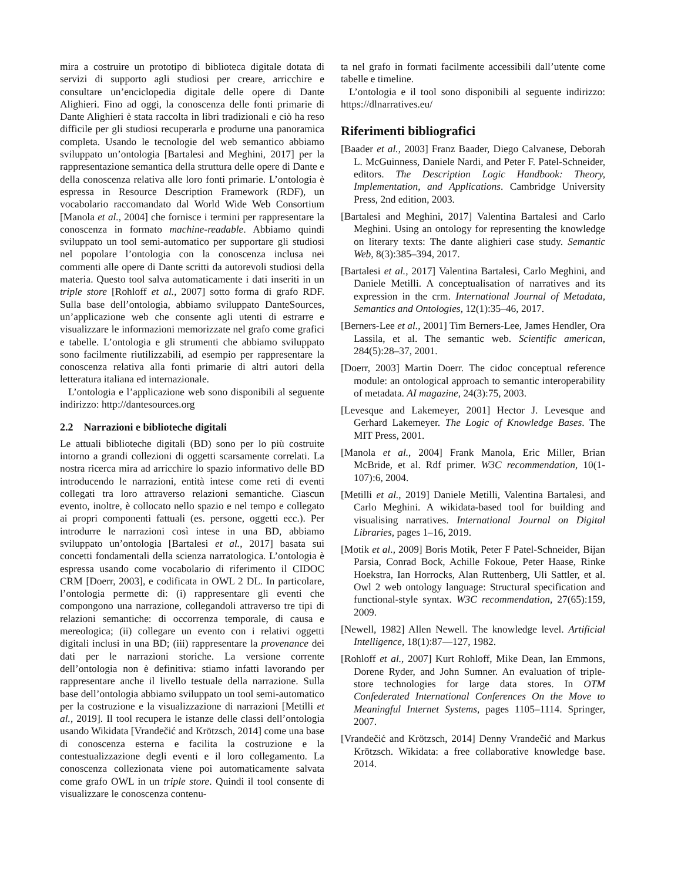mira a costruire un prototipo di biblioteca digitale dotata di servizi di supporto agli studiosi per creare, arricchire e consultare un’enciclopedia digitale delle opere di Dante Alighieri. Fino ad oggi, la conoscenza delle fonti primarie di Dante Alighieri è stata raccolta in libri tradizionali e ciò ha reso difficile per gli studiosi recuperarla e produrne una panoramica completa. Usando le tecnologie del web semantico abbiamo sviluppato un’ontologia [Bartalesi and Meghini, 2017] per la rappresentazione semantica della struttura delle opere di Dante e della conoscenza relativa alle loro fonti primarie. L’ontologia è espressa in Resource Description Framework (RDF), un vocabolario raccomandato dal World Wide Web Consortium [Manola et al., 2004] che fornisce i termini per rappresentare la conoscenza in formato machine-readable. Abbiamo quindi sviluppato un tool semi-automatico per supportare gli studiosi nel popolare l’ontologia con la conoscenza inclusa nei commenti alle opere di Dante scritti da autorevoli studiosi della materia. Questo tool salva automaticamente i dati inseriti in un triple store [Rohloff et al., 2007] sotto forma di grafo RDF. Sulla base dell’ontologia, abbiamo sviluppato DanteSources, un’applicazione web che consente agli utenti di estrarre e visualizzare le informazioni memorizzate nel grafo come grafici e tabelle. L’ontologia e gli strumenti che abbiamo sviluppato sono facilmente riutilizzabili, ad esempio per rappresentare la conoscenza relativa alla fonti primarie di altri autori della letteratura italiana ed internazionale.
L’ontologia e l’applicazione web sono disponibili al seguente indirizzo: http://dantesources.org
2.2 Narrazioni e biblioteche digitali
Le attuali biblioteche digitali (BD) sono per lo più costruite intorno a grandi collezioni di oggetti scarsamente correlati. La nostra ricerca mira ad arricchire lo spazio informativo delle BD introducendo le narrazioni, entità intese come reti di eventi collegati tra loro attraverso relazioni semantiche. Ciascun evento, inoltre, è collocato nello spazio e nel tempo e collegato ai propri componenti fattuali (es. persone, oggetti ecc.). Per introdurre le narrazioni così intese in una BD, abbiamo sviluppato un’ontologia [Bartalesi et al., 2017] basata sui concetti fondamentali della scienza narratologica. L’ontologia è espressa usando come vocabolario di riferimento il CIDOC CRM [Doerr, 2003], e codificata in OWL 2 DL. In particolare, l’ontologia permette di: (i) rappresentare gli eventi che compongono una narrazione, collegandoli attraverso tre tipi di relazioni semantiche: di occorrenza temporale, di causa e mereologica; (ii) collegare un evento con i relativi oggetti digitali inclusi in una BD; (iii) rappresentare la provenance dei dati per le narrazioni storiche. La versione corrente dell’ontologia non è definitiva: stiamo infatti lavorando per rappresentare anche il livello testuale della narrazione. Sulla base dell’ontologia abbiamo sviluppato un tool semi-automatico per la costruzione e la visualizzazione di narrazioni [Metilli et al., 2019]. Il tool recupera le istanze delle classi dell’ontologia usando Wikidata [Vrandečić and Krötzsch, 2014] come una base di conoscenza esterna e facilita la costruzione e la contestualizzazione degli eventi e il loro collegamento. La conoscenza collezionata viene poi automaticamente salvata come grafo OWL in un triple store. Quindi il tool consente di visualizzare le conoscenza contenu-
ta nel grafo in formati facilmente accessibili dall’utente come tabelle e timeline.
L’ontologia e il tool sono disponibili al seguente indirizzo: https://dlnarratives.eu/
Riferimenti bibliografici
[Baader et al., 2003] Franz Baader, Diego Calvanese, Deborah L. McGuinness, Daniele Nardi, and Peter F. Patel-Schneider, editors. The Description Logic Handbook: Theory, Implementation, and Applications. Cambridge University Press, 2nd edition, 2003.
[Bartalesi and Meghini, 2017] Valentina Bartalesi and Carlo Meghini. Using an ontology for representing the knowledge on literary texts: The dante alighieri case study. Semantic Web, 8(3):385–394, 2017.
[Bartalesi et al., 2017] Valentina Bartalesi, Carlo Meghini, and Daniele Metilli. A conceptualisation of narratives and its expression in the crm. International Journal of Metadata, Semantics and Ontologies, 12(1):35–46, 2017.
[Berners-Lee et al., 2001] Tim Berners-Lee, James Hendler, Ora Lassila, et al. The semantic web. Scientific american, 284(5):28–37, 2001.
[Doerr, 2003] Martin Doerr. The cidoc conceptual reference module: an ontological approach to semantic interoperability of metadata. AI magazine, 24(3):75, 2003.
[Levesque and Lakemeyer, 2001] Hector J. Levesque and Gerhard Lakemeyer. The Logic of Knowledge Bases. The MIT Press, 2001.
[Manola et al., 2004] Frank Manola, Eric Miller, Brian McBride, et al. Rdf primer. W3C recommendation, 10(1-107):6, 2004.
[Metilli et al., 2019] Daniele Metilli, Valentina Bartalesi, and Carlo Meghini. A wikidata-based tool for building and visualising narratives. International Journal on Digital Libraries, pages 1–16, 2019.
[Motik et al., 2009] Boris Motik, Peter F Patel-Schneider, Bijan Parsia, Conrad Bock, Achille Fokoue, Peter Haase, Rinke Hoekstra, Ian Horrocks, Alan Ruttenberg, Uli Sattler, et al. Owl 2 web ontology language: Structural specification and functional-style syntax. W3C recommendation, 27(65):159, 2009.
[Newell, 1982] Allen Newell. The knowledge level. Artificial Intelligence, 18(1):87—127, 1982.
[Rohloff et al., 2007] Kurt Rohloff, Mike Dean, Ian Emmons, Dorene Ryder, and John Sumner. An evaluation of triple-store technologies for large data stores. In OTM Confederated International Conferences On the Move to Meaningful Internet Systems, pages 1105–1114. Springer, 2007.
[Vrandečić and Krötzsch, 2014] Denny Vrandečić and Markus Krötzsch. Wikidata: a free collaborative knowledge base. 2014.